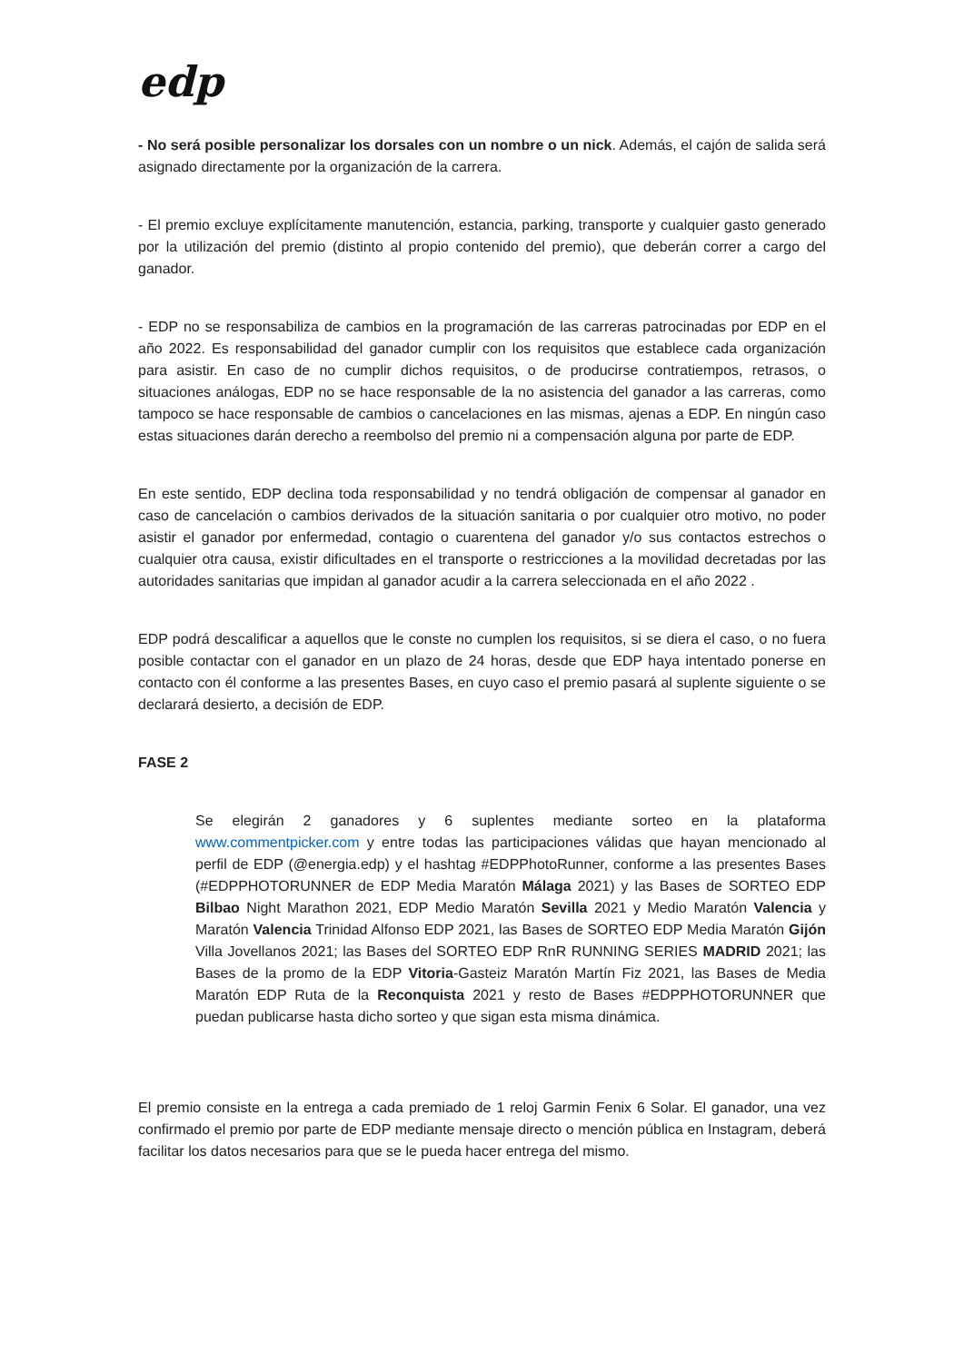edp
- No será posible personalizar los dorsales con un nombre o un nick. Además, el cajón de salida será asignado directamente por la organización de la carrera.
- El premio excluye explícitamente manutención, estancia, parking, transporte y cualquier gasto generado por la utilización del premio (distinto al propio contenido del premio), que deberán correr a cargo del ganador.
- EDP no se responsabiliza de cambios en la programación de las carreras patrocinadas por EDP en el año 2022. Es responsabilidad del ganador cumplir con los requisitos que establece cada organización para asistir. En caso de no cumplir dichos requisitos, o de producirse contratiempos, retrasos, o situaciones análogas, EDP no se hace responsable de la no asistencia del ganador a las carreras, como tampoco se hace responsable de cambios o cancelaciones en las mismas, ajenas a EDP. En ningún caso estas situaciones darán derecho a reembolso del premio ni a compensación alguna por parte de EDP.
En este sentido, EDP declina toda responsabilidad y no tendrá obligación de compensar al ganador en caso de cancelación o cambios derivados de la situación sanitaria o por cualquier otro motivo, no poder asistir el ganador por enfermedad, contagio o cuarentena del ganador y/o sus contactos estrechos o cualquier otra causa, existir dificultades en el transporte o restricciones a la movilidad decretadas por las autoridades sanitarias que impidan al ganador acudir a la carrera seleccionada en el año 2022 .
EDP podrá descalificar a aquellos que le conste no cumplen los requisitos, si se diera el caso, o no fuera posible contactar con el ganador en un plazo de 24 horas, desde que EDP haya intentado ponerse en contacto con él conforme a las presentes Bases, en cuyo caso el premio pasará al suplente siguiente o se declarará desierto, a decisión de EDP.
FASE 2
Se elegirán 2 ganadores y 6 suplentes mediante sorteo en la plataforma www.commentpicker.com y entre todas las participaciones válidas que hayan mencionado al perfil de EDP (@energia.edp) y el hashtag #EDPPhotoRunner, conforme a las presentes Bases (#EDPPHOTORUNNER de EDP Media Maratón Málaga 2021) y las Bases de SORTEO EDP Bilbao Night Marathon 2021, EDP Medio Maratón Sevilla 2021 y Medio Maratón Valencia y Maratón Valencia Trinidad Alfonso EDP 2021, las Bases de SORTEO EDP Media Maratón Gijón Villa Jovellanos 2021; las Bases del SORTEO EDP RnR RUNNING SERIES MADRID 2021; las Bases de la promo de la EDP Vitoria-Gasteiz Maratón Martín Fiz 2021, las Bases de Media Maratón EDP Ruta de la Reconquista 2021 y resto de Bases #EDPPHOTORUNNER que puedan publicarse hasta dicho sorteo y que sigan esta misma dinámica.
El premio consiste en la entrega a cada premiado de 1 reloj Garmin Fenix 6 Solar. El ganador, una vez confirmado el premio por parte de EDP mediante mensaje directo o mención pública en Instagram, deberá facilitar los datos necesarios para que se le pueda hacer entrega del mismo.